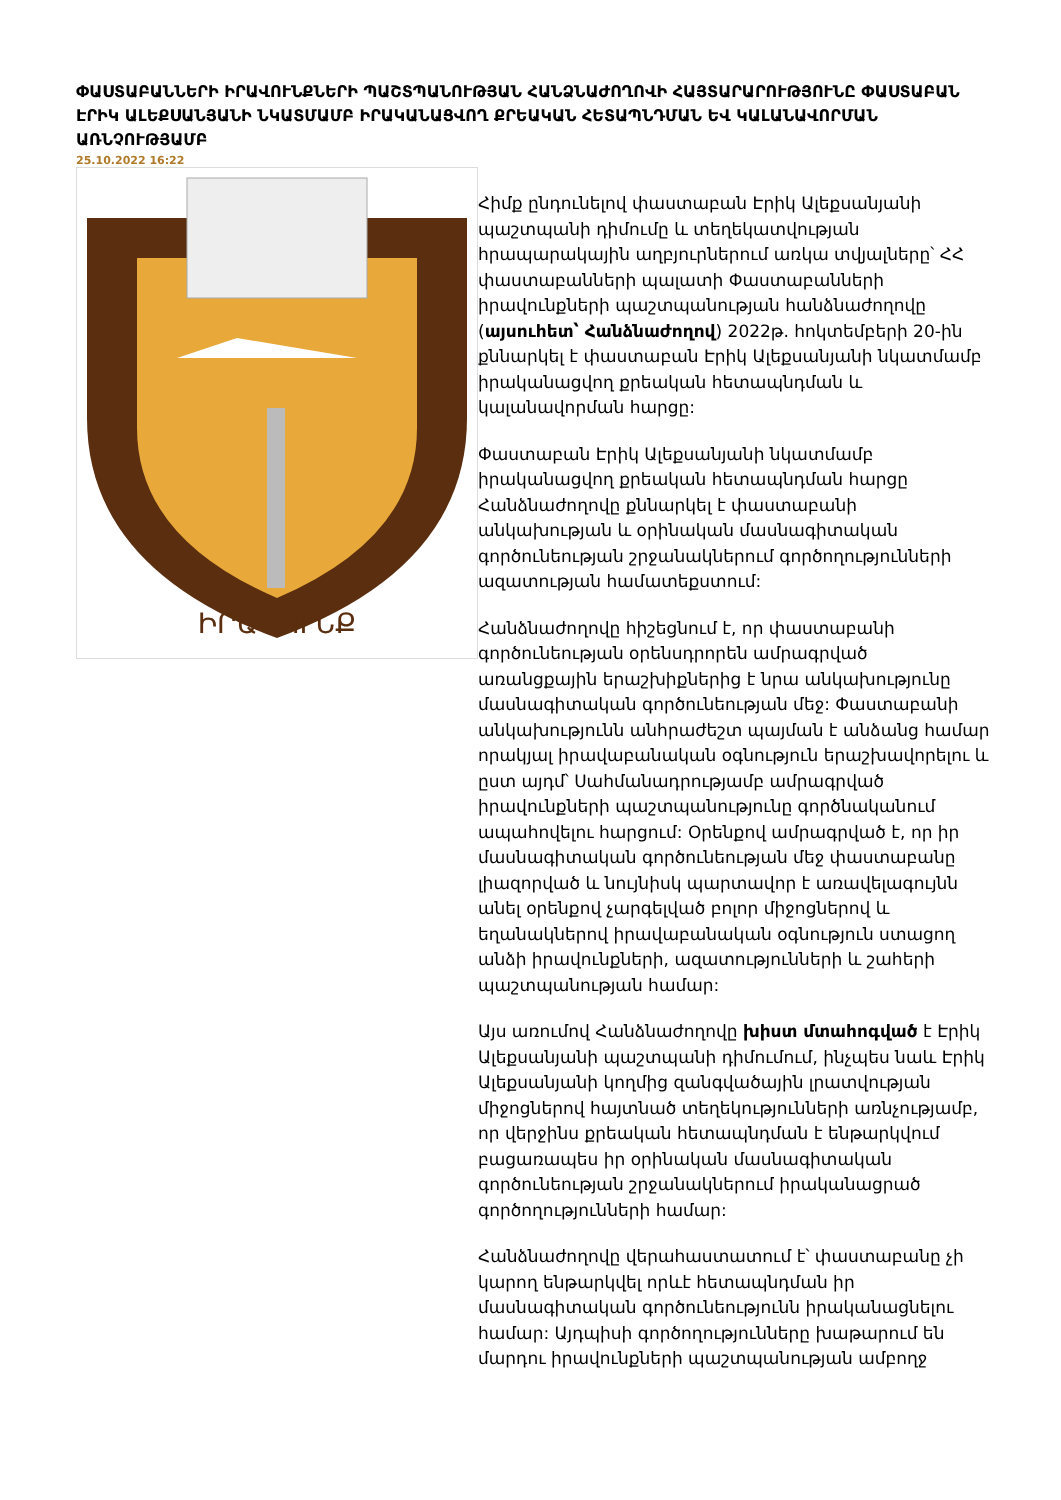ՓԱՍՏԱԲԱՆՆԵՐԻ ԻՐԱՎՈՒՆՔՆԵՐԻ ՊԱՇՏՊԱՆՈՒԹՅԱՆ ՀԱՆՁՆԱԺՈՂՈՎԻ ՀԱՅՏԱՐԱՐՈՒԹՅՈՒՆԸ ՓԱՍՏԱԲԱՆ ԷՐԻԿ ԱԼԵՔՍԱՆՅԱՆԻ ՆԿԱՏՄԱՄԲ ԻՐԱԿԱՆԱՑՎՈՂ ՔՐԵԱԿԱՆ ՀԵՏԱՊՆԴՄԱՆ ԵՎ ԿԱԼԱՆԱՎՈՐՄԱՆ ԱՌՆՉՈՒԹՅԱՄԲ
25.10.2022 16:22
ԻՐԱՎՈՒՆՔ
Հիմք ընդունելով փաստաբան Էրիկ Ալեքսանյանի պաշտպանի դիմումը և տեղեկատվության հրապարակային աղբյուրներում առկա տվյալները՝ ՀՀ փաստաբանների պալատի Փաստաբանների իրավունքների պաշտպանության հանձնաժողովը (այսուհետ՝ Հանձնաժողով) 2022թ. հոկտեմբերի 20-ին քննարկել է փաստաբան Էրիկ Ալեքսանյանի նկատմամբ իրականացվող քրեական հետապնդման և կալանավորման հարցը:
Փաստաբան Էրիկ Ալեքսանյանի նկատմամբ իրականացվող քրեական հետապնդման հարցը Հանձնաժողովը քննարկել է փաստաբանի անկախության և օրինական մասնագիտական գործունեության շրջանակներում գործողությունների ազատության համատեքստում:
Հանձնաժողովը հիշեցնում է, որ փաստաբանի գործունեության օրենսդրորեն ամրագրված առանցքային երաշխիքներից է նրա անկախությունը մասնագիտական գործունեության մեջ: Փաստաբանի անկախությունն անհրաժեշտ պայման է անձանց համար որակյալ իրավաբանական օգնություն երաշխավորելու և ըստ այդմ՝ Սահմանադրությամբ ամրագրված իրավունքների պաշտպանությունը գործնականում ապահովելու հարցում: Օրենքով ամրագրված է, որ իր մասնագիտական գործունեության մեջ փաստաբանը լիազորված և նույնիսկ պարտավոր է առավելագույնն անել օրենքով չարգելված բոլոր միջոցներով և եղանակներով իրավաբանական օգնություն ստացող անձի իրավունքների, ազատությունների և շահերի պաշտպանության համար:
Այս առումով Հանձնաժողովը խիստ մտահոգված է Էրիկ Ալեքսանյանի պաշտպանի դիմումում, ինչպես նաև Էրիկ Ալեքսանյանի կողմից զանգվածային լրատվության միջոցներով հայտնած տեղեկությունների առնչությամբ, որ վերջինս քրեական հետապնդման է ենթարկվում բացառապես իր օրինական մասնագիտական գործունեության շրջանակներում իրականացրած գործողությունների համար:
Հանձնաժողովը վերահաստատում է՝ փաստաբանը չի կարող ենթարկվել որևէ հետապնդման իր մասնագիտական գործունեությունն իրականացնելու համար: Այդպիսի գործողությունները խաթարում են մարդու իրավունքների պաշտպանության ամբողջ